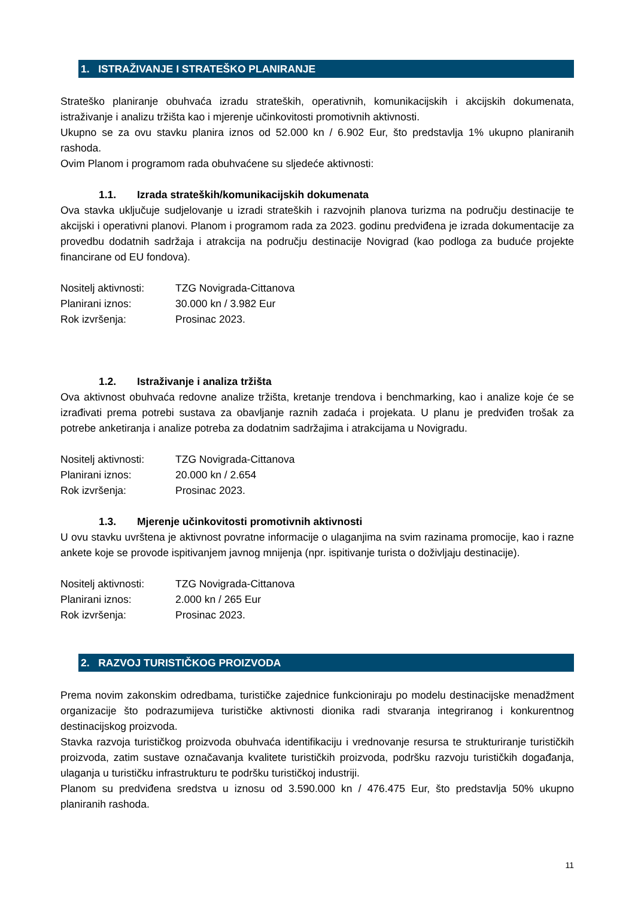1. ISTRAŽIVANJE I STRATEŠKO PLANIRANJE
Strateško planiranje obuhvaća izradu strateških, operativnih, komunikacijskih i akcijskih dokumenata, istraživanje i analizu tržišta kao i mjerenje učinkovitosti promotivnih aktivnosti.
Ukupno se za ovu stavku planira iznos od 52.000 kn / 6.902 Eur, što predstavlja 1% ukupno planiranih rashoda.
Ovim Planom i programom rada obuhvaćene su sljedeće aktivnosti:
1.1. Izrada strateških/komunikacijskih dokumenata
Ova stavka uključuje sudjelovanje u izradi strateških i razvojnih planova turizma na području destinacije te akcijski i operativni planovi. Planom i programom rada za 2023. godinu predviđena je izrada dokumentacije za provedbu dodatnih sadržaja i atrakcija na području destinacije Novigrad (kao podloga za buduće projekte financirane od EU fondova).
Nositelj aktivnosti:
TZG Novigrada-Cittanova
Planirani iznos: 30.000 kn / 3.982 Eur
Rok izvršenja: Prosinac 2023.
1.2. Istraživanje i analiza tržišta
Ova aktivnost obuhvaća redovne analize tržišta, kretanje trendova i benchmarking, kao i analize koje će se izrađivati prema potrebi sustava za obavljanje raznih zadaća i projekata. U planu je predviđen trošak za potrebe anketiranja i analize potreba za dodatnim sadržajima i atrakcijama u Novigradu.
Nositelj aktivnosti:
TZG Novigrada-Cittanova
Planirani iznos: 20.000 kn / 2.654
Rok izvršenja: Prosinac 2023.
1.3. Mjerenje učinkovitosti promotivnih aktivnosti
U ovu stavku uvrštena je aktivnost povratne informacije o ulaganjima na svim razinama promocije, kao i razne ankete koje se provode ispitivanjem javnog mnijenja (npr. ispitivanje turista o doživljaju destinacije).
Nositelj aktivnosti:
TZG Novigrada-Cittanova
Planirani iznos: 2.000 kn / 265 Eur
Rok izvršenja: Prosinac 2023.
2. RAZVOJ TURISTIČKOG PROIZVODA
Prema novim zakonskim odredbama, turističke zajednice funkcioniraju po modelu destinacijske menadžment organizacije što podrazumijeva turističke aktivnosti dionika radi stvaranja integriranog i konkurentnog destinacijskog proizvoda.
Stavka razvoja turističkog proizvoda obuhvaća identifikaciju i vrednovanje resursa te strukturiranje turističkih proizvoda, zatim sustave označavanja kvalitete turističkih proizvoda, podršku razvoju turističkih događanja, ulaganja u turističku infrastrukturu te podršku turističkoj industriji.
Planom su predviđena sredstva u iznosu od 3.590.000 kn / 476.475 Eur, što predstavlja 50% ukupno planiranih rashoda.
11